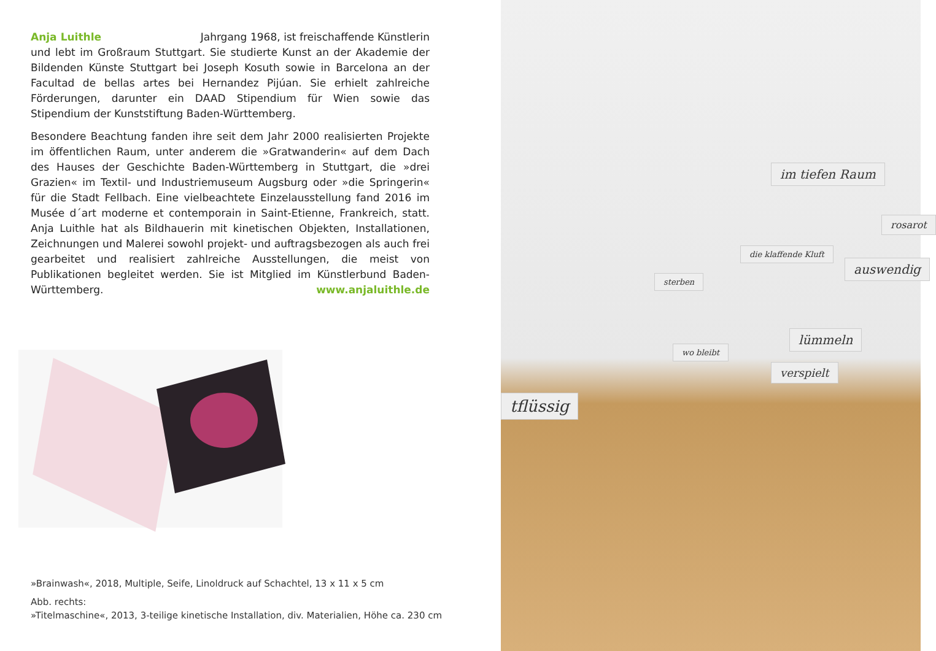Anja Luithle Jahrgang 1968, ist freischaffende Künstlerin und lebt im Großraum Stuttgart. Sie studierte Kunst an der Akademie der Bildenden Künste Stuttgart bei Joseph Kosuth sowie in Barcelona an der Facultad de bellas artes bei Hernandez Pijúan. Sie erhielt zahlreiche Förderungen, darunter ein DAAD Stipendium für Wien sowie das Stipendium der Kunststiftung Baden-Württemberg.
Besondere Beachtung fanden ihre seit dem Jahr 2000 realisierten Projekte im öffentlichen Raum, unter anderem die »Gratwanderin« auf dem Dach des Hauses der Geschichte Baden-Württemberg in Stuttgart, die »drei Grazien« im Textil- und Industriemuseum Augsburg oder »die Springerin« für die Stadt Fellbach. Eine vielbeachtete Einzelausstellung fand 2016 im Musée d´art moderne et contemporain in Saint-Etienne, Frankreich, statt. Anja Luithle hat als Bildhauerin mit kinetischen Objekten, Installationen, Zeichnungen und Malerei sowohl projekt- und auftragsbezogen als auch frei gearbeitet und realisiert zahlreiche Ausstellungen, die meist von Publikationen begleitet werden. Sie ist Mitglied im Künstlerbund Baden-Württemberg. www.anjaluithle.de
»Brainwash«, 2018, Multiple, Seife, Linoldruck auf Schachtel, 13 x 11 x 5 cm
Abb. rechts:
»Titelmaschine«, 2013, 3-teilige kinetische Installation, div. Materialien, Höhe ca. 230 cm
im tiefen Raum
rosarot
die klaffende Kluft
auswendig
sterben
lümmeln
wo bleibt
verspielt
tflüssig